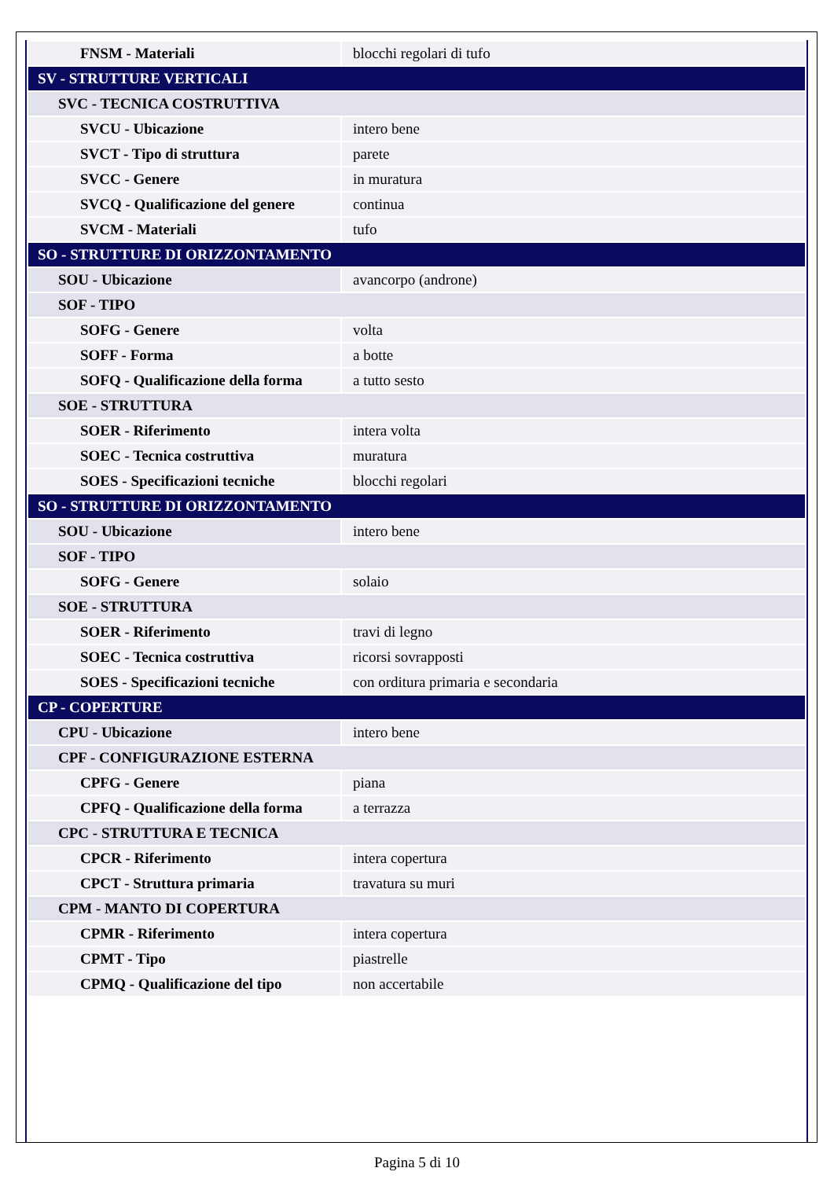| FNSM - Materiali | blocchi regolari di tufo |
| SV - STRUTTURE VERTICALI | |
| SVC - TECNICA COSTRUTTIVA | |
| SVCU - Ubicazione | intero bene |
| SVCT - Tipo di struttura | parete |
| SVCC - Genere | in muratura |
| SVCQ - Qualificazione del genere | continua |
| SVCM - Materiali | tufo |
| SO - STRUTTURE DI ORIZZONTAMENTO | |
| SOU - Ubicazione | avancorpo (androne) |
| SOF - TIPO | |
| SOFG - Genere | volta |
| SOFF - Forma | a botte |
| SOFQ - Qualificazione della forma | a tutto sesto |
| SOE - STRUTTURA | |
| SOER - Riferimento | intera volta |
| SOEC - Tecnica costruttiva | muratura |
| SOES - Specificazioni tecniche | blocchi regolari |
| SO - STRUTTURE DI ORIZZONTAMENTO | |
| SOU - Ubicazione | intero bene |
| SOF - TIPO | |
| SOFG - Genere | solaio |
| SOE - STRUTTURA | |
| SOER - Riferimento | travi di legno |
| SOEC - Tecnica costruttiva | ricorsi sovrapposti |
| SOES - Specificazioni tecniche | con orditura primaria e secondaria |
| CP - COPERTURE | |
| CPU - Ubicazione | intero bene |
| CPF - CONFIGURAZIONE ESTERNA | |
| CPFG - Genere | piana |
| CPFQ - Qualificazione della forma | a terrazza |
| CPC - STRUTTURA E TECNICA | |
| CPCR - Riferimento | intera copertura |
| CPCT - Struttura primaria | travatura su muri |
| CPM - MANTO DI COPERTURA | |
| CPMR - Riferimento | intera copertura |
| CPMT - Tipo | piastrelle |
| CPMQ - Qualificazione del tipo | non accertabile |
Pagina 5 di 10